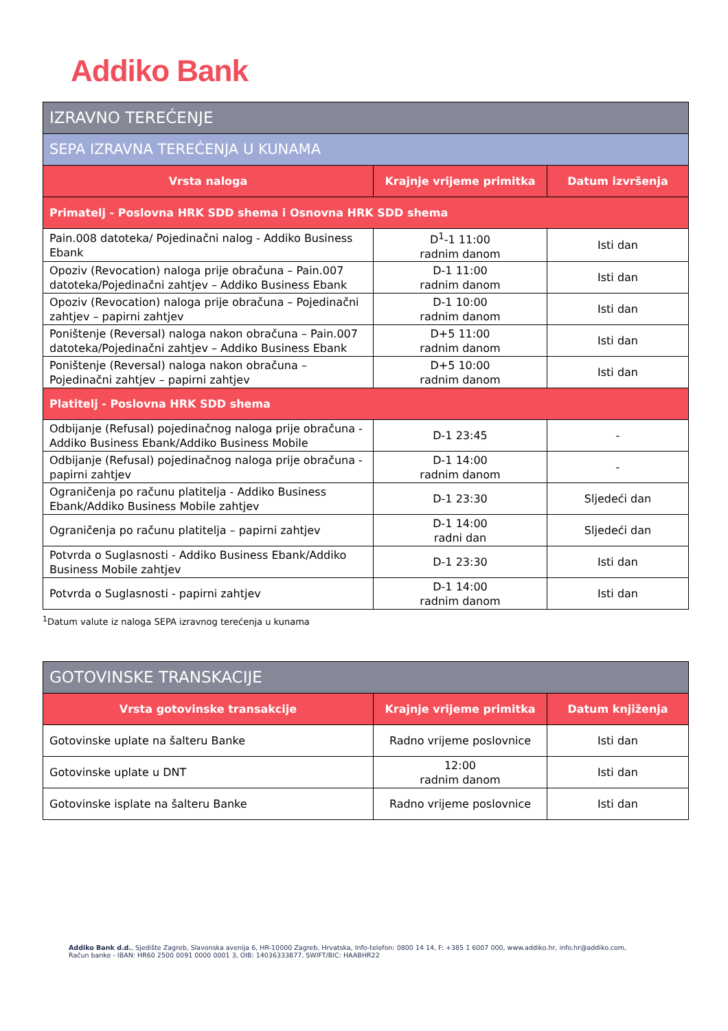Addiko Bank
| IZRAVNO TEREĆENJE | | |
| --- | --- | --- |
| SEPA IZRAVNA TEREĆENJA U KUNAMA | | |
| Vrsta naloga | Krajnje vrijeme primitka | Datum izvršenja |
| Primatelj - Poslovna HRK SDD shema i Osnovna HRK SDD shema | | |
| Pain.008 datoteka/ Pojedinačni nalog - Addiko Business Ebank | D<sup>1</sup>-1 11:00 radnim danom | Isti dan |
| Opoziv (Revocation) naloga prije obračuna – Pain.007 datoteka/Pojedinačni zahtjev – Addiko Business Ebank | D-1 11:00 radnim danom | Isti dan |
| Opoziv (Revocation) naloga prije obračuna – Pojedinačni zahtjev – papirni zahtjev | D-1 10:00 radnim danom | Isti dan |
| Poništenje (Reversal) naloga nakon obračuna – Pain.007 datoteka/Pojedinačni zahtjev – Addiko Business Ebank | D+5 11:00 radnim danom | Isti dan |
| Poništenje (Reversal) naloga nakon obračuna – Pojedinačni zahtjev – papirni zahtjev | D+5 10:00 radnim danom | Isti dan |
| Platitelj - Poslovna HRK SDD shema | | |
| Odbijanje (Refusal) pojedinačnog naloga prije obračuna - Addiko Business Ebank/Addiko Business Mobile | D-1 23:45 | - |
| Odbijanje (Refusal) pojedinačnog naloga prije obračuna - papirni zahtjev | D-1 14:00 radnim danom | - |
| Ograničenja po računu platitelja - Addiko Business Ebank/Addiko Business Mobile zahtjev | D-1 23:30 | Sljedeći dan |
| Ograničenja po računu platitelja – papirni zahtjev | D-1 14:00 radni dan | Sljedeći dan |
| Potvrda o Suglasnosti - Addiko Business Ebank/Addiko Business Mobile zahtjev | D-1 23:30 | Isti dan |
| Potvrda o Suglasnosti - papirni zahtjev | D-1 14:00 radnim danom | Isti dan |
<sup>1</sup> Datum valute iz naloga SEPA izravnog terećenja u kunama
| GOTOVINSKE TRANSKACIJE | | |
| --- | --- | --- |
| Vrsta gotovinske transakcije | Krajnje vrijeme primitka | Datum knjiženja |
| Gotovinske uplate na šalteru Banke | Radno vrijeme poslovnice | Isti dan |
| Gotovinske uplate u DNT | 12:00 radnim danom | Isti dan |
| Gotovinske isplate na šalteru Banke | Radno vrijeme poslovnice | Isti dan |
Addiko Bank d.d., Sjedište Zagreb, Slavonska avenija 6, HR-10000 Zagreb, Hrvatska, Info-telefon: 0800 14 14, F: +385 1 6007 000, www.addiko.hr, info.hr@addiko.com,
Račun banke - IBAN: HR60 2500 0091 0000 0001 3, OIB: 14036333877, SWIFT/BIC: HAABHR22